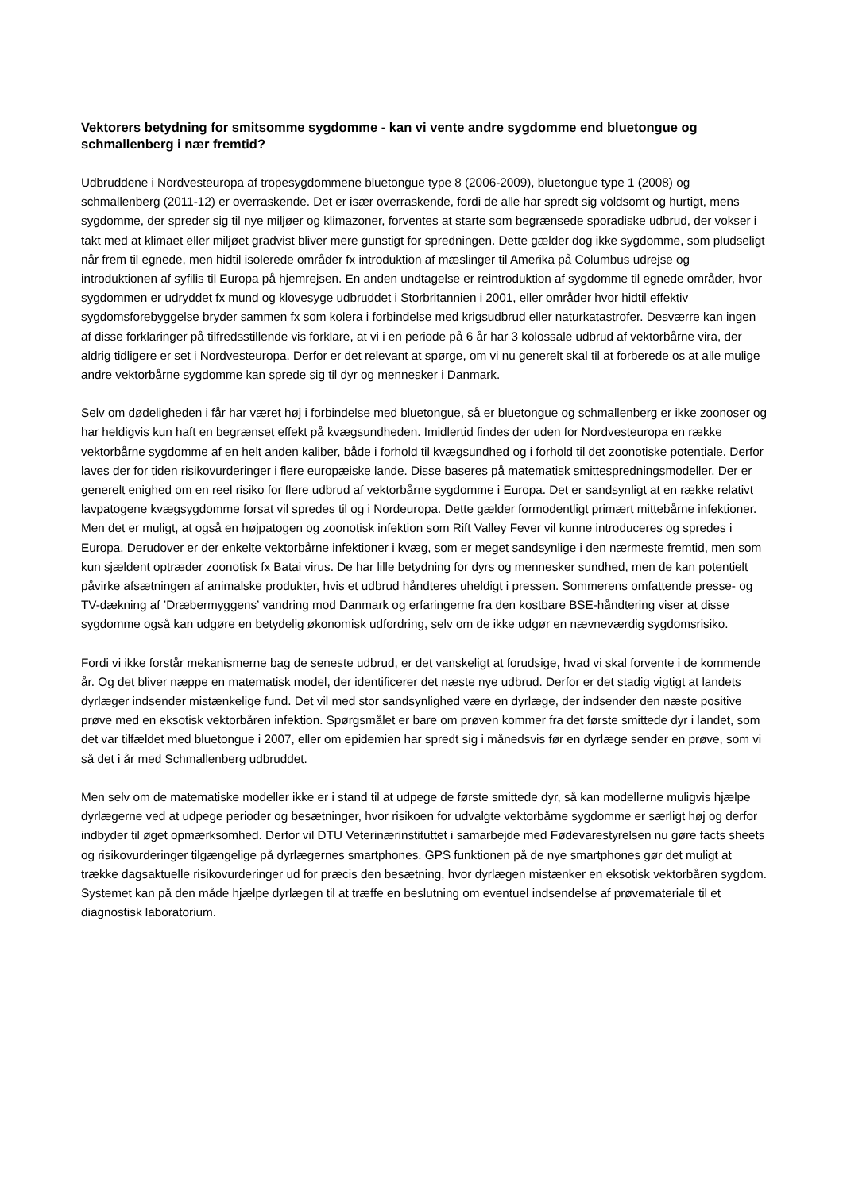Vektorers betydning for smitsomme sygdomme - kan vi vente andre sygdomme end bluetongue og schmallenberg i nær fremtid?
Udbruddene i Nordvesteuropa af tropesygdommene bluetongue type 8 (2006-2009), bluetongue type 1 (2008) og schmallenberg (2011-12) er overraskende. Det er især overraskende, fordi de alle har spredt sig voldsomt og hurtigt, mens sygdomme, der spreder sig til nye miljøer og klimazoner, forventes at starte som begrænsede sporadiske udbrud, der vokser i takt med at klimaet eller miljøet gradvist bliver mere gunstigt for spredningen. Dette gælder dog ikke sygdomme, som pludseligt når frem til egnede, men hidtil isolerede områder fx introduktion af mæslinger til Amerika på Columbus udrejse og introduktionen af syfilis til Europa på hjemrejsen. En anden undtagelse er reintroduktion af sygdomme til egnede områder, hvor sygdommen er udryddet fx mund og klovesyge udbruddet i Storbritannien i 2001, eller områder hvor hidtil effektiv sygdomsforebyggelse bryder sammen fx som kolera i forbindelse med krigsudbrud eller naturkatastrofer. Desværre kan ingen af disse forklaringer på tilfredsstillende vis forklare, at vi i en periode på 6 år har 3 kolossale udbrud af vektorbårne vira, der aldrig tidligere er set i Nordvesteuropa. Derfor er det relevant at spørge, om vi nu generelt skal til at forberede os at alle mulige andre vektorbårne sygdomme kan sprede sig til dyr og mennesker i Danmark.
Selv om dødeligheden i får har været høj i forbindelse med bluetongue, så er bluetongue og schmallenberg er ikke zoonoser og har heldigvis kun haft en begrænset effekt på kvægsundheden. Imidlertid findes der uden for Nordvesteuropa en række vektorbårne sygdomme af en helt anden kaliber, både i forhold til kvægsundhed og i forhold til det zoonotiske potentiale. Derfor laves der for tiden risikovurderinger i flere europæiske lande. Disse baseres på matematisk smittespredningsmodeller. Der er generelt enighed om en reel risiko for flere udbrud af vektorbårne sygdomme i Europa. Det er sandsynligt at en række relativt lavpatogene kvægsygdomme forsat vil spredes til og i Nordeuropa. Dette gælder formodentligt primært mittebårne infektioner. Men det er muligt, at også en højpatogen og zoonotisk infektion som Rift Valley Fever vil kunne introduceres og spredes i Europa. Derudover er der enkelte vektorbårne infektioner i kvæg, som er meget sandsynlige i den nærmeste fremtid, men som kun sjældent optræder zoonotisk fx Batai virus. De har lille betydning for dyrs og mennesker sundhed, men de kan potentielt påvirke afsætningen af animalske produkter, hvis et udbrud håndteres uheldigt i pressen. Sommerens omfattende presse- og TV-dækning af ’Dræbermyggens’ vandring mod Danmark og erfaringerne fra den kostbare BSE-håndtering viser at disse sygdomme også kan udgøre en betydelig økonomisk udfordring, selv om de ikke udgør en nævneværdig sygdomsrisiko.
Fordi vi ikke forstår mekanismerne bag de seneste udbrud, er det vanskeligt at forudsige, hvad vi skal forvente i de kommende år. Og det bliver næppe en matematisk model, der identificerer det næste nye udbrud. Derfor er det stadig vigtigt at landets dyrlæger indsender mistænkelige fund. Det vil med stor sandsynlighed være en dyrlæge, der indsender den næste positive prøve med en eksotisk vektorbåren infektion. Spørgsmålet er bare om prøven kommer fra det første smittede dyr i landet, som det var tilfældet med bluetongue i 2007, eller om epidemien har spredt sig i månedsvis før en dyrlæge sender en prøve, som vi så det i år med Schmallenberg udbruddet.
Men selv om de matematiske modeller ikke er i stand til at udpege de første smittede dyr, så kan modellerne muligvis hjælpe dyrlægerne ved at udpege perioder og besætninger, hvor risikoen for udvalgte vektorbårne sygdomme er særligt høj og derfor indbyder til øget opmærksomhed. Derfor vil DTU Veterinærinstituttet i samarbejde med Fødevarestyrelsen nu gøre facts sheets og risikovurderinger tilgængelige på dyrlægernes smartphones. GPS funktionen på de nye smartphones gør det muligt at trække dagsaktuelle risikovurderinger ud for præcis den besætning, hvor dyrlægen mistænker en eksotisk vektorbåren sygdom. Systemet kan på den måde hjælpe dyrlægen til at træffe en beslutning om eventuel indsendelse af prøvemateriale til et diagnostisk laboratorium.